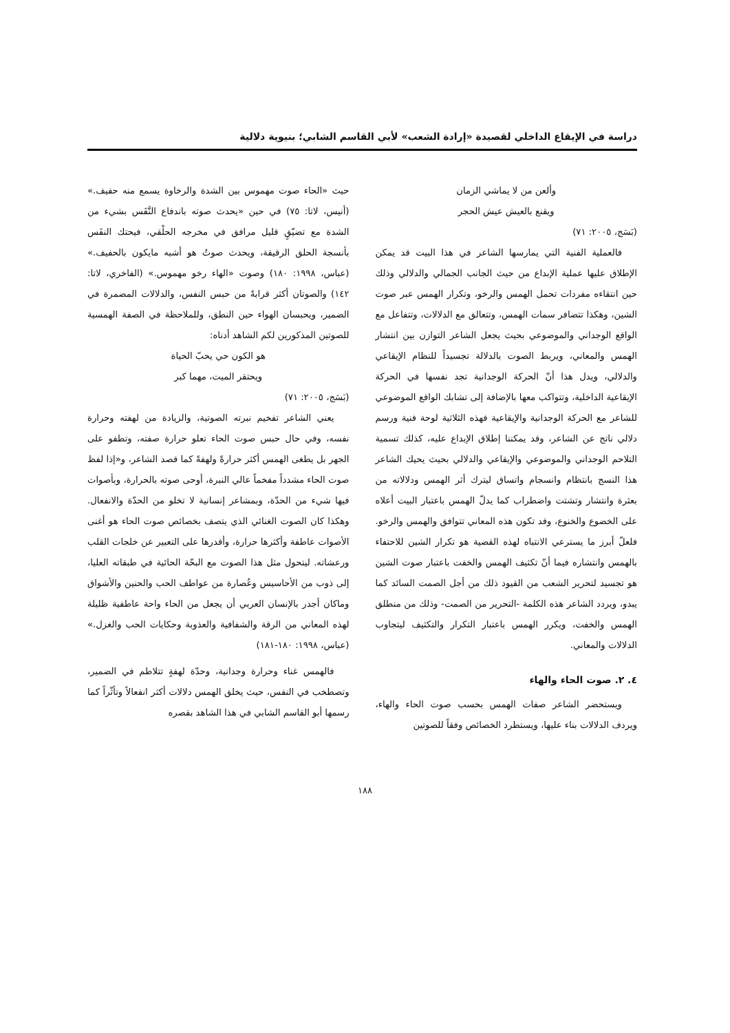دراسة في الإيقاع الداخلي لقصيدة «إرادة الشعب» لأبي القاسم الشابي؛ بنيوية دلالية
وألعن من لا يماشي الزمان
ويقنع بالعيش عيش الحجر
(بَسَج، ٢٠٠٥: ٧١)
فالعملية الفنية التي يمارسها الشاعر في هذا البيت قد يمكن الإطلاق عليها عملية الإبداع من حيث الجانب الجمالي والدلالي وذلك حين انتقاءه مفردات تحمل الهمس والرخو، وتكرار الهمس عبر صوت الشين، وهكذا تتضافر سمات الهمس، وتتعالق مع الدلالات، وتتفاعل مع الواقع الوجداني والموضوعي بحيث يجعل الشاعر التوازن بين انتشار الهمس والمعاني، ويربط الصوت بالدلالة تجسيداً للنظام الإيقاعي والدلالي، ويدل هذا أنّ الحركة الوجدانية تجد نفسها في الحركة الإيقاعية الداخلية، وتتواكب معها بالإضافة إلى تشابك الواقع الموضوعي للشاعر مع الحركة الوجدانية والإيقاعية فهذه الثلاثية لوحة فنية ورسم دلالي ناتج عن الشاعر، وقد يمكننا إطلاق الإبداع عليه، كذلك تسمية التلاحم الوجداني والموضوعي والإيقاعي والدلالي بحيث يحيك الشاعر هذا النسج بانتظام وانسجام واتساق ليترك أثر الهمس ودلالاته من بعثرة وانتشار وتشتت واضطراب كما يدلّ الهمس باعتبار البيت أعلاه على الخضوع والخنوع، وقد تكون هذه المعاني تتوافق والهمس والرخو. فلعلّ أبرز ما يسترعي الانتباه لهذه القضية هو تكرار الشين للاحتفاء بالهمس وانتشاره فيما أنّ تكثيف الهمس والخفت باعتبار صوت الشين هو تجسيد لتحرير الشعب من القيود ذلك من أجل الصمت السائد كما يبدو، ويردد الشاعر هذه الكلمة -التحرير من الصمت- وذلك من منطلق الهمس والخفت، ويكرر الهمس باعتبار التكرار والتكثيف ليتجاوب الدلالات والمعاني.
٤. ٢. صوت الحاء والهاء
ويستحضر الشاعر صفات الهمس بحسب صوت الحاء والهاء، ويردف الدلالات بناء عليها، ويستطرد الخصائص وفقاً للصوتين
حيث «الحاء صوت مهموس بين الشدة والرخاوة يسمع منه حفيف.» (أنيس، لاتا: ٧٥) في حين «يحدث صوته باندفاع النَّفَس بشيء من الشدة مع تضيّقٍ قليل مرافق في مخرجه الحلْقي، فيحتك النفَس بأنسجة الحلق الرقيقة، ويحدث صوتُ هو أشبه مايكون بالحفيف.» (عباس، ١٩٩٨: ١٨٠) وصوت «الهاء رخو مهموس.» (الفاخري، لاتا: ١٤٢) والصوتان أكثر قرابةً من حبس النفس، والدلالات المضمرة في الضمير، ويحبسان الهواء حين النطق، وللملاحظة في الصفة الهمسية للصوتين المذكورين لكم الشاهد أدناه:
هو الكون حي يحبّ الحياة
ويحتقر الميت، مهما كبر
(بَسَج، ٢٠٠٥: ٧١)
يعني الشاعر تفخيم نبرته الصوتية، والزيادة من لهفته وحرارة نفسه، وفي حال حبس صوت الحاء تعلو حرارة صفته، وتطفو على الجهر بل يطغى الهمس أكثر حرارةً ولهفةً كما قصد الشاعر، و«إذا لفظ صوت الحاء مشدداً مفخماً عالي النبرة، أوحى صوته بالحرارة، وبأصوات فيها شيء من الحدّة، وبمشاعر إنسانية لا تخلو من الحدّة والانفعال. وهكذا كان الصوت الغنائي الذي يتصف بخصائص صوت الحاء هو أغنى الأصوات عاطفة وأكثرها حرارة، وأقدرها على التعبير عن خلجات القلب ورعشاته. ليتحول مثل هذا الصوت مع البحّة الحائية في طبقاته العليا، إلى ذوب من الأحاسيس وعُصارة من عواطف الحب والحنين والأشواق وماكان أجدر بالإنسان العربي أن يجعل من الحاء واحة عاطفية ظليلة لهذه المعاني من الرقة والشفافية والعذوبة وحكايات الحب والغزل.» (عباس، ١٩٩٨: ١٨٠-١٨١)
فالهمس غناء وحرارة وجدانية، وحدّة لهفةٍ تتلاطم في الضمير، وتصطخب في النفس، حيث يخلق الهمس دلالات أكثر انفعالاً وتأثّراً كما رسمها أبو القاسم الشابي في هذا الشاهد بقصره
١٨٨